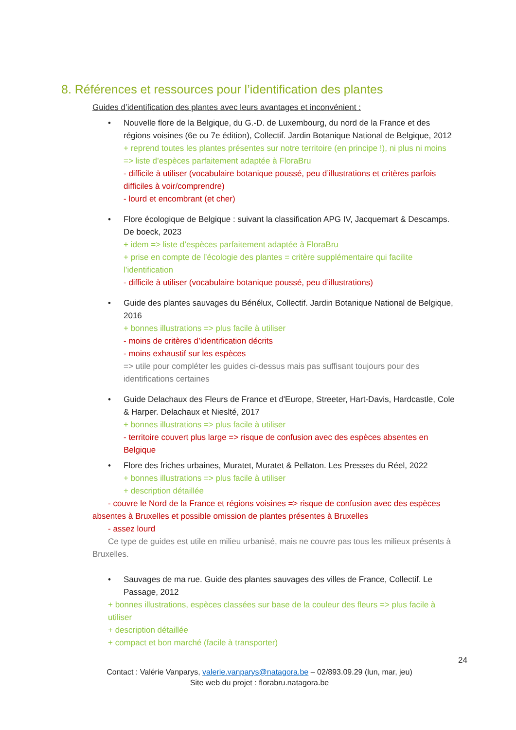8. Références et ressources pour l’identification des plantes
Guides d’identification des plantes avec leurs avantages et inconvénient :
• Nouvelle flore de la Belgique, du G.-D. de Luxembourg, du nord de la France et des régions voisines (6e ou 7e édition), Collectif. Jardin Botanique National de Belgique, 2012
+ reprend toutes les plantes présentes sur notre territoire (en principe !), ni plus ni moins => liste d’espèces parfaitement adaptée à FloraBru
- difficile à utiliser (vocabulaire botanique poussé, peu d’illustrations et critères parfois difficiles à voir/comprendre)
- lourd et encombrant (et cher)
• Flore écologique de Belgique : suivant la classification APG IV, Jacquemart & Descamps. De boeck, 2023
+ idem => liste d’espèces parfaitement adaptée à FloraBru
+ prise en compte de l’écologie des plantes = critère supplémentaire qui facilite l’identification
- difficile à utiliser (vocabulaire botanique poussé, peu d’illustrations)
• Guide des plantes sauvages du Bénélux, Collectif. Jardin Botanique National de Belgique, 2016
+ bonnes illustrations => plus facile à utiliser
- moins de critères d’identification décrits
- moins exhaustif sur les espèces
=> utile pour compléter les guides ci-dessus mais pas suffisant toujours pour des identifications certaines
• Guide Delachaux des Fleurs de France et d'Europe, Streeter, Hart-Davis, Hardcastle, Cole & Harper. Delachaux et Nieslté, 2017
+ bonnes illustrations => plus facile à utiliser
- territoire couvert plus large => risque de confusion avec des espèces absentes en Belgique
• Flore des friches urbaines, Muratet, Muratet & Pellaton. Les Presses du Réel, 2022
+ bonnes illustrations => plus facile à utiliser
+ description détaillée
- couvre le Nord de la France et régions voisines => risque de confusion avec des espèces absentes à Bruxelles et possible omission de plantes présentes à Bruxelles
- assez lourd
Ce type de guides est utile en milieu urbanisé, mais ne couvre pas tous les milieux présents à Bruxelles.
• Sauvages de ma rue. Guide des plantes sauvages des villes de France, Collectif. Le Passage, 2012
+ bonnes illustrations, espèces classées sur base de la couleur des fleurs => plus facile à utiliser
+ description détaillée
+ compact et bon marché (facile à transporter)
24
Contact : Valérie Vanparys, valerie.vanparys@natagora.be – 02/893.09.29 (lun, mar, jeu)
Site web du projet : florabru.natagora.be